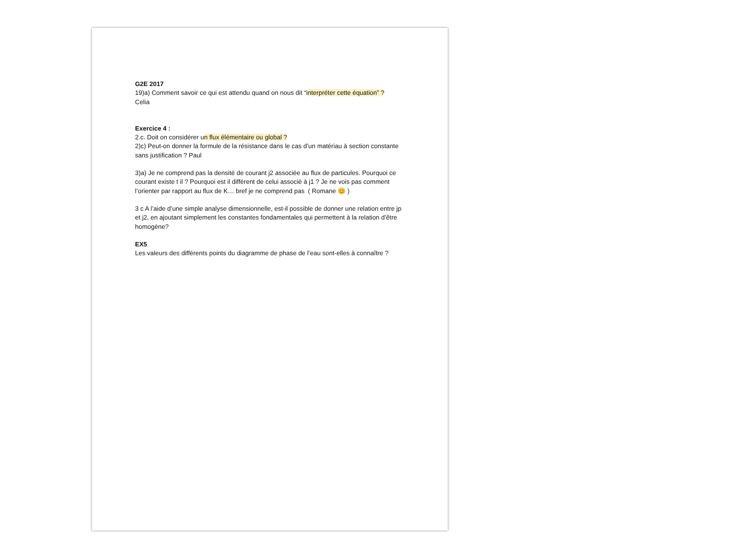G2E 2017
19)a) Comment savoir ce qui est attendu quand on nous dit “interpréter cette équation” ?
Celia
Exercice 4 :
2.c. Doit on considérer un flux élémentaire ou global ?
2)c) Peut-on donner la formule de la résistance dans le cas d’un matériau à section constante sans justification ? Paul
3)a) Je ne comprend pas la densité de courant j2 associée au flux de particules. Pourquoi ce courant existe t il ? Pourquoi est il différent de celui associé à j1 ? Je ne vois pas comment l’orienter par rapport au flux de K… bref je ne comprend pas ( Romane 😊 )
3 c A l’aide d’une simple analyse dimensionnelle, est-il possible de donner une relation entre jp et j2, en ajoutant simplement les constantes fondamentales qui permettent à la relation d’être homogène?
EX5
Les valeurs des différents points du diagramme de phase de l’eau sont-elles à connaître ?